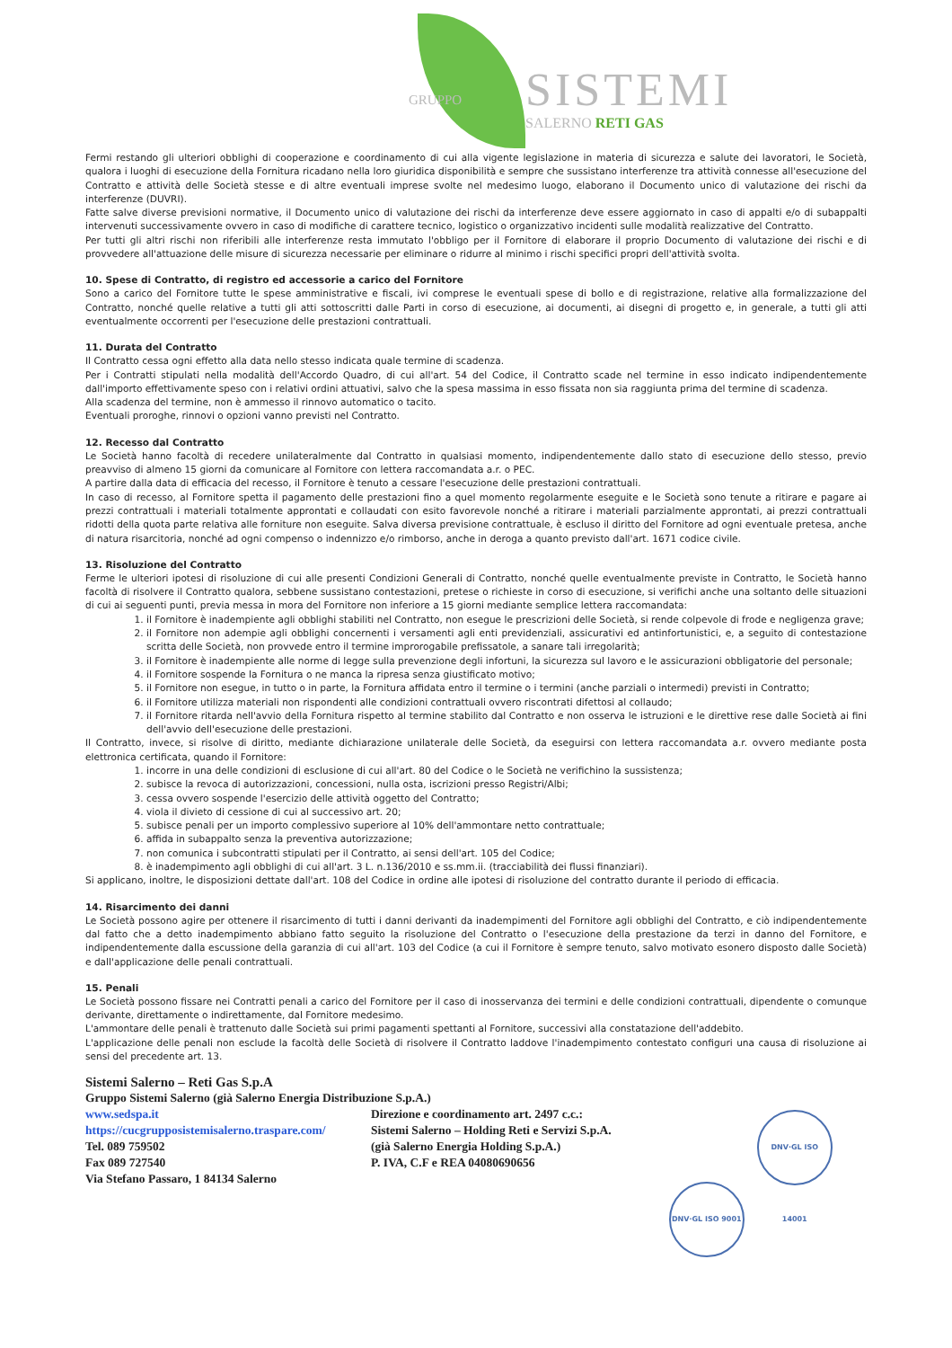GRUPPO SISTEMI
SALERNO RETI GAS
Fermi restando gli ulteriori obblighi di cooperazione e coordinamento di cui alla vigente legislazione in materia di sicurezza e salute dei lavoratori, le Società, qualora i luoghi di esecuzione della Fornitura ricadano nella loro giuridica disponibilità e sempre che sussistano interferenze tra attività connesse all'esecuzione del Contratto e attività delle Società stesse e di altre eventuali imprese svolte nel medesimo luogo, elaborano il Documento unico di valutazione dei rischi da interferenze (DUVRI).
Fatte salve diverse previsioni normative, il Documento unico di valutazione dei rischi da interferenze deve essere aggiornato in caso di appalti e/o di subappalti intervenuti successivamente ovvero in caso di modifiche di carattere tecnico, logistico o organizzativo incidenti sulle modalità realizzative del Contratto.
Per tutti gli altri rischi non riferibili alle interferenze resta immutato l'obbligo per il Fornitore di elaborare il proprio Documento di valutazione dei rischi e di provvedere all'attuazione delle misure di sicurezza necessarie per eliminare o ridurre al minimo i rischi specifici propri dell'attività svolta.
10. Spese di Contratto, di registro ed accessorie a carico del Fornitore
Sono a carico del Fornitore tutte le spese amministrative e fiscali, ivi comprese le eventuali spese di bollo e di registrazione, relative alla formalizzazione del Contratto, nonché quelle relative a tutti gli atti sottoscritti dalle Parti in corso di esecuzione, ai documenti, ai disegni di progetto e, in generale, a tutti gli atti eventualmente occorrenti per l'esecuzione delle prestazioni contrattuali.
11. Durata del Contratto
Il Contratto cessa ogni effetto alla data nello stesso indicata quale termine di scadenza.
Per i Contratti stipulati nella modalità dell'Accordo Quadro, di cui all'art. 54 del Codice, il Contratto scade nel termine in esso indicato indipendentemente dall'importo effettivamente speso con i relativi ordini attuativi, salvo che la spesa massima in esso fissata non sia raggiunta prima del termine di scadenza.
Alla scadenza del termine, non è ammesso il rinnovo automatico o tacito.
Eventuali proroghe, rinnovi o opzioni vanno previsti nel Contratto.
12. Recesso dal Contratto
Le Società hanno facoltà di recedere unilateralmente dal Contratto in qualsiasi momento, indipendentemente dallo stato di esecuzione dello stesso, previo preavviso di almeno 15 giorni da comunicare al Fornitore con lettera raccomandata a.r. o PEC.
A partire dalla data di efficacia del recesso, il Fornitore è tenuto a cessare l'esecuzione delle prestazioni contrattuali.
In caso di recesso, al Fornitore spetta il pagamento delle prestazioni fino a quel momento regolarmente eseguite e le Società sono tenute a ritirare e pagare ai prezzi contrattuali i materiali totalmente approntati e collaudati con esito favorevole nonché a ritirare i materiali parzialmente approntati, ai prezzi contrattuali ridotti della quota parte relativa alle forniture non eseguite. Salva diversa previsione contrattuale, è escluso il diritto del Fornitore ad ogni eventuale pretesa, anche di natura risarcitoria, nonché ad ogni compenso o indennizzo e/o rimborso, anche in deroga a quanto previsto dall'art. 1671 codice civile.
13. Risoluzione del Contratto
Ferme le ulteriori ipotesi di risoluzione di cui alle presenti Condizioni Generali di Contratto, nonché quelle eventualmente previste in Contratto, le Società hanno facoltà di risolvere il Contratto qualora, sebbene sussistano contestazioni, pretese o richieste in corso di esecuzione, si verifichi anche una soltanto delle situazioni di cui ai seguenti punti, previa messa in mora del Fornitore non inferiore a 15 giorni mediante semplice lettera raccomandata:
1. il Fornitore è inadempiente agli obblighi stabiliti nel Contratto, non esegue le prescrizioni delle Società, si rende colpevole di frode e negligenza grave;
2. il Fornitore non adempie agli obblighi concernenti i versamenti agli enti previdenziali, assicurativi ed antinfortunistici, e, a seguito di contestazione scritta delle Società, non provvede entro il termine improrogabile prefissatole, a sanare tali irregolarità;
3. il Fornitore è inadempiente alle norme di legge sulla prevenzione degli infortuni, la sicurezza sul lavoro e le assicurazioni obbligatorie del personale;
4. il Fornitore sospende la Fornitura o ne manca la ripresa senza giustificato motivo;
5. il Fornitore non esegue, in tutto o in parte, la Fornitura affidata entro il termine o i termini (anche parziali o intermedi) previsti in Contratto;
6. il Fornitore utilizza materiali non rispondenti alle condizioni contrattuali ovvero riscontrati difettosi al collaudo;
7. il Fornitore ritarda nell'avvio della Fornitura rispetto al termine stabilito dal Contratto e non osserva le istruzioni e le direttive rese dalle Società ai fini dell'avvio dell'esecuzione delle prestazioni.
Il Contratto, invece, si risolve di diritto, mediante dichiarazione unilaterale delle Società, da eseguirsi con lettera raccomandata a.r. ovvero mediante posta elettronica certificata, quando il Fornitore:
1. incorre in una delle condizioni di esclusione di cui all'art. 80 del Codice o le Società ne verifichino la sussistenza;
2. subisce la revoca di autorizzazioni, concessioni, nulla osta, iscrizioni presso Registri/Albi;
3. cessa ovvero sospende l'esercizio delle attività oggetto del Contratto;
4. viola il divieto di cessione di cui al successivo art. 20;
5. subisce penali per un importo complessivo superiore al 10% dell'ammontare netto contrattuale;
6. affida in subappalto senza la preventiva autorizzazione;
7. non comunica i subcontratti stipulati per il Contratto, ai sensi dell'art. 105 del Codice;
8. è inadempimento agli obblighi di cui all'art. 3 L. n.136/2010 e ss.mm.ii. (tracciabilità dei flussi finanziari).
Si applicano, inoltre, le disposizioni dettate dall'art. 108 del Codice in ordine alle ipotesi di risoluzione del contratto durante il periodo di efficacia.
14. Risarcimento dei danni
Le Società possono agire per ottenere il risarcimento di tutti i danni derivanti da inadempimenti del Fornitore agli obblighi del Contratto, e ciò indipendentemente dal fatto che a detto inadempimento abbiano fatto seguito la risoluzione del Contratto o l'esecuzione della prestazione da terzi in danno del Fornitore, e indipendentemente dalla escussione della garanzia di cui all'art. 103 del Codice (a cui il Fornitore è sempre tenuto, salvo motivato esonero disposto dalle Società) e dall'applicazione delle penali contrattuali.
15. Penali
Le Società possono fissare nei Contratti penali a carico del Fornitore per il caso di inosservanza dei termini e delle condizioni contrattuali, dipendente o comunque derivante, direttamente o indirettamente, dal Fornitore medesimo.
L'ammontare delle penali è trattenuto dalle Società sui primi pagamenti spettanti al Fornitore, successivi alla constatazione dell'addebito.
L'applicazione delle penali non esclude la facoltà delle Società di risolvere il Contratto laddove l'inadempimento contestato configuri una causa di risoluzione ai sensi del precedente art. 13.
Sistemi Salerno – Reti Gas S.p.A
Gruppo Sistemi Salerno (già Salerno Energia Distribuzione S.p.A.)
www.sedspa.it
https://cucgrupposistemisalerno.traspare.com/
Tel. 089 759502
Fax 089 727540
Via Stefano Passaro, 1 84134 Salerno
Direzione e coordinamento art. 2497 c.c.:
Sistemi Salerno – Holding Reti e Servizi S.p.A.
(già Salerno Energia Holding S.p.A.)
P. IVA, C.F e REA 04080690656
DNV·GL ISO 9001 DNV·GL ISO 14001